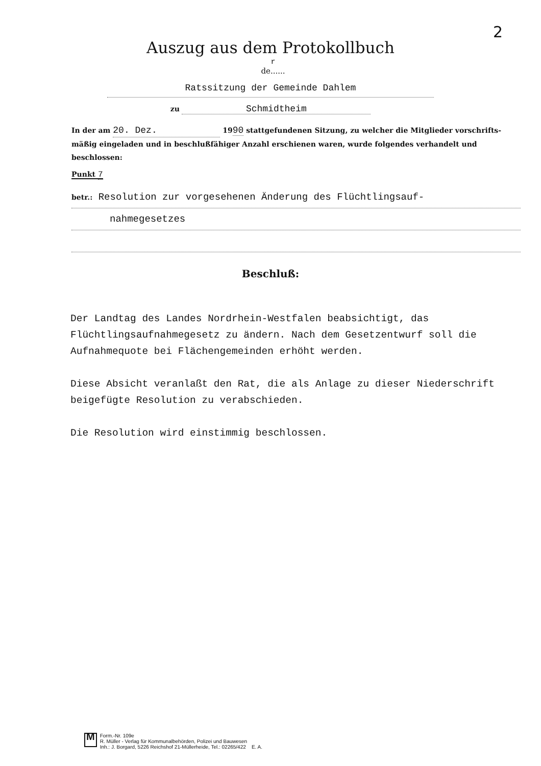2
Auszug aus dem Protokollbuch
r
de......
Ratssitzung der Gemeinde Dahlem
zu Schmidtheim
In der am 20. Dez. 1990 stattgefundenen Sitzung, zu welcher die Mitglieder vorschrifts-mäßig eingeladen und in beschlußfähiger Anzahl erschienen waren, wurde folgendes verhandelt und beschlossen:
Punkt 7
betr.: Resolution zur vorgesehenen Änderung des Flüchtlingsauf-
nahmegesetzes
Beschluß:
Der Landtag des Landes Nordrhein-Westfalen beabsichtigt, das Flüchtlingsaufnahmegesetz zu ändern. Nach dem Gesetzentwurf soll die Aufnahmequote bei Flächengemeinden erhöht werden.
Diese Absicht veranlaßt den Rat, die als Anlage zu dieser Niederschrift beigefügte Resolution zu verabschieden.
Die Resolution wird einstimmig beschlossen.
M
Form.-Nr. 109e
R. Müller - Verlag für Kommunalbehörden, Polizei und Bauwesen
Inh.: J. Borgard, 5226 Reichshof 21-Müllerheide, Tel.: 02265/422 E. A.